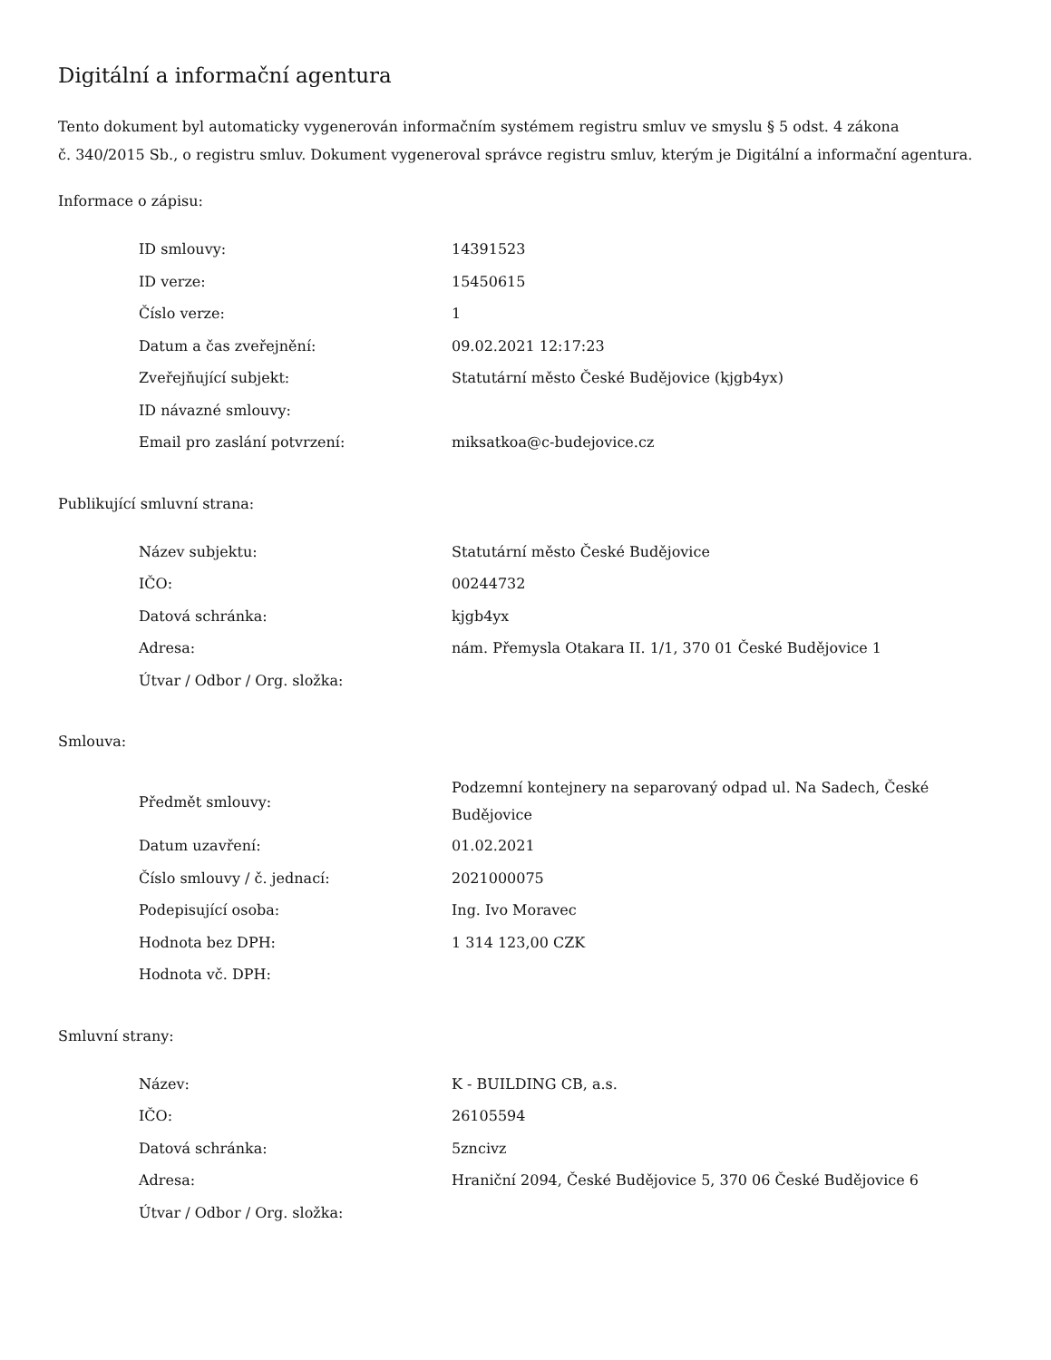Digitální a informační agentura
Tento dokument byl automaticky vygenerován informačním systémem registru smluv ve smyslu § 5 odst. 4 zákona
č. 340/2015 Sb., o registru smluv. Dokument vygeneroval správce registru smluv, kterým je Digitální a informační agentura.
Informace o zápisu:
| ID smlouvy: | 14391523 |
| ID verze: | 15450615 |
| Číslo verze: | 1 |
| Datum a čas zveřejnění: | 09.02.2021 12:17:23 |
| Zveřejňující subjekt: | Statutární město České Budějovice (kjgb4yx) |
| ID návazné smlouvy: | |
| Email pro zaslání potvrzení: | miksatkoa@c-budejovice.cz |
Publikující smluvní strana:
| Název subjektu: | Statutární město České Budějovice |
| IČO: | 00244732 |
| Datová schránka: | kjgb4yx |
| Adresa: | nám. Přemysla Otakara II. 1/1, 370 01 České Budějovice 1 |
| Útvar / Odbor / Org. složka: | |
Smlouva:
| Předmět smlouvy: | Podzemní kontejnery na separovaný odpad ul. Na Sadech, České Budějovice |
| Datum uzavření: | 01.02.2021 |
| Číslo smlouvy / č. jednací: | 2021000075 |
| Podepisující osoba: | Ing. Ivo Moravec |
| Hodnota bez DPH: | 1 314 123,00 CZK |
| Hodnota vč. DPH: | |
Smluvní strany:
| Název: | K - BUILDING CB, a.s. |
| IČO: | 26105594 |
| Datová schránka: | 5zncivz |
| Adresa: | Hraniční 2094, České Budějovice 5, 370 06 České Budějovice 6 |
| Útvar / Odbor / Org. složka: | |